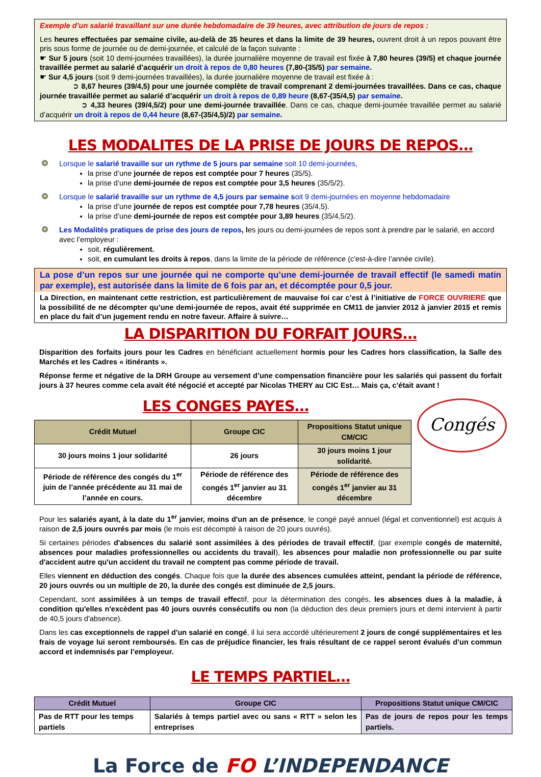Exemple d’un salarié travaillant sur une durée hebdomadaire de 39 heures, avec attribution de jours de repos :
Les heures effectuées par semaine civile, au-delà de 35 heures et dans la limite de 39 heures, ouvrent droit à un repos pouvant être pris sous forme de journée ou de demi-journée, et calculé de la façon suivante :
☛ Sur 5 jours (soit 10 demi-journées travaillées), la durée journalière moyenne de travail est fixée à 7,80 heures (39/5) et chaque journée travaillée permet au salarié d’acquérir un droit à repos de 0,80 heures (7,80-(35/5) par semaine.
☛ Sur 4,5 jours (soit 9 demi-journées travaillées), la durée journalière moyenne de travail est fixée à :
➲ 8,67 heures (39/4,5) pour une journée complète de travail comprenant 2 demi-journées travaillées. Dans ce cas, chaque journée travaillée permet au salarié d’acquérir un droit à repos de 0,89 heure (8,67-(35/4,5) par semaine.
➲ 4,33 heures (39/4,5/2) pour une demi-journée travaillée. Dans ce cas, chaque demi-journée travaillée permet au salarié d’acquérir un droit à repos de 0,44 heure (8,67-(35/4,5)/2) par semaine.
LES MODALITES DE LA PRISE DE JOURS DE REPOS…
Lorsque le salarié travaille sur un rythme de 5 jours par semaine soit 10 demi-journées,
la prise d’une journée de repos est comptée pour 7 heures (35/5).
la prise d’une demi-journée de repos est comptée pour 3,5 heures (35/5/2).
Lorsque le salarié travaille sur un rythme de 4,5 jours par semaine soit 9 demi-journées en moyenne hebdomadaire
la prise d’une journée de repos est comptée pour 7,78 heures (35/4,5).
la prise d’une demi-journée de repos est comptée pour 3,89 heures (35/4,5/2).
Les Modalités pratiques de prise des jours de repos, les jours ou demi-journées de repos sont à prendre par le salarié, en accord avec l’employeur :
soit, régulièrement.
soit, en cumulant les droits à repos, dans la limite de la période de référence (c'est-à-dire l’année civile).
La pose d’un repos sur une journée qui ne comporte qu’une demi-journée de travail effectif (le samedi matin par exemple), est autorisée dans la limite de 6 fois par an, et décomptée pour 0,5 jour.
La Direction, en maintenant cette restriction, est particulièrement de mauvaise foi car c’est à l’initiative de FORCE OUVRIERE que la possibilité de ne décompter qu’une demi-journée de repos, avait été supprimée en CM11 de janvier 2012 à janvier 2015 et remis en place du fait d’un jugement rendu en notre faveur. Affaire à suivre…
LA DISPARITION DU FORFAIT JOURS…
Disparition des forfaits jours pour les Cadres en bénéficiant actuellement hormis pour les Cadres hors classification, la Salle des Marchés et les Cadres « itinérants ».
Réponse ferme et négative de la DRH Groupe au versement d’une compensation financière pour les salariés qui passent du forfait jours à 37 heures comme cela avait été négocié et accepté par Nicolas THERY au CIC Est… Mais ça, c’était avant !
LES CONGES PAYES…
| Crédit Mutuel | Groupe CIC | Propositions Statut unique CM/CIC |
| --- | --- | --- |
| 30 jours moins 1 jour solidarité | 26 jours | 30 jours moins 1 jour solidarité. |
| Période de référence des congés du 1<sup>er</sup> juin de l’année précédente au 31 mai de l’année en cours. | Période de référence des congés 1<sup>er</sup> janvier au 31 décembre | Période de référence des congés 1<sup>er</sup> janvier au 31 décembre |
Congés
Pour les salariés ayant, à la date du 1<sup>er</sup> janvier, moins d'un an de présence, le congé payé annuel (légal et conventionnel) est acquis à raison de 2,5 jours ouvrés par mois (le mois est décompté à raison de 20 jours ouvrés).
Si certaines périodes d'absences du salarié sont assimilées à des périodes de travail effectif, (par exemple congés de maternité, absences pour maladies professionnelles ou accidents du travail), les absences pour maladie non professionnelle ou par suite d'accident autre qu'un accident du travail ne comptent pas comme période de travail.
Elles viennent en déduction des congés. Chaque fois que la durée des absences cumulées atteint, pendant la période de référence, 20 jours ouvrés ou un multiple de 20, la durée des congés est diminuée de 2,5 jours.
Cependant, sont assimilées à un temps de travail effectif, pour la détermination des congés, les absences dues à la maladie, à condition qu'elles n'excèdent pas 40 jours ouvrés consécutifs ou non (la déduction des deux premiers jours et demi intervient à partir de 40,5 jours d'absence).
Dans les cas exceptionnels de rappel d'un salarié en congé, il lui sera accordé ultérieurement 2 jours de congé supplémentaires et les frais de voyage lui seront remboursés. En cas de préjudice financier, les frais résultant de ce rappel seront évalués d’un commun accord et indemnisés par l’employeur.
LE TEMPS PARTIEL…
| Crédit Mutuel | Groupe CIC | Propositions Statut unique CM/CIC |
| --- | --- | --- |
| Pas de RTT pour les temps partiels | Salariés à temps partiel avec ou sans « RTT » selon les entreprises | Pas de jours de repos pour les temps partiels. |
La Force de FO L’INDEPENDANCE